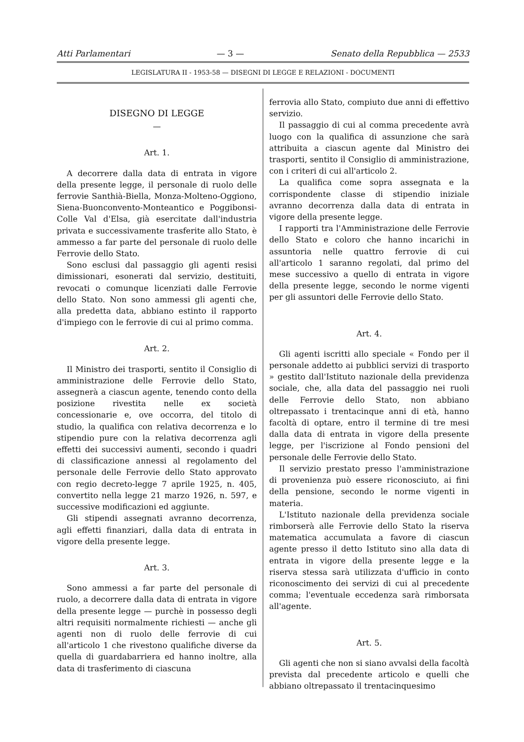Atti Parlamentari — 3 — Senato della Repubblica — 2533
LEGISLATURA II - 1953-58 — DISEGNI DI LEGGE E RELAZIONI - DOCUMENTI
DISEGNO DI LEGGE
—
Art. 1.
A decorrere dalla data di entrata in vigore della presente legge, il personale di ruolo delle ferrovie Santhià-Biella, Monza-Molteno-Oggiono, Siena-Buonconvento-Monteantico e Poggibonsi-Colle Val d'Elsa, già esercitate dall'industria privata e successivamente trasferite allo Stato, è ammesso a far parte del personale di ruolo delle Ferrovie dello Stato.
Sono esclusi dal passaggio gli agenti resisi dimissionari, esonerati dal servizio, destituiti, revocati o comunque licenziati dalle Ferrovie dello Stato. Non sono ammessi gli agenti che, alla predetta data, abbiano estinto il rapporto d'impiego con le ferrovie di cui al primo comma.
Art. 2.
Il Ministro dei trasporti, sentito il Consiglio di amministrazione delle Ferrovie dello Stato, assegnerà a ciascun agente, tenendo conto della posizione rivestita nelle ex società concessionarie e, ove occorra, del titolo di studio, la qualifica con relativa decorrenza e lo stipendio pure con la relativa decorrenza agli effetti dei successivi aumenti, secondo i quadri di classificazione annessi al regolamento del personale delle Ferrovie dello Stato approvato con regio decreto-legge 7 aprile 1925, n. 405, convertito nella legge 21 marzo 1926, n. 597, e successive modificazioni ed aggiunte.
Gli stipendi assegnati avranno decorrenza, agli effetti finanziari, dalla data di entrata in vigore della presente legge.
Art. 3.
Sono ammessi a far parte del personale di ruolo, a decorrere dalla data di entrata in vigore della presente legge — purchè in possesso degli altri requisiti normalmente richiesti — anche gli agenti non di ruolo delle ferrovie di cui all'articolo 1 che rivestono qualifiche diverse da quella di guardabarriera ed hanno inoltre, alla data di trasferimento di ciascuna
ferrovia allo Stato, compiuto due anni di effettivo servizio.
Il passaggio di cui al comma precedente avrà luogo con la qualifica di assunzione che sarà attribuita a ciascun agente dal Ministro dei trasporti, sentito il Consiglio di amministrazione, con i criteri di cui all'articolo 2.
La qualifica come sopra assegnata e la corrispondente classe di stipendio iniziale avranno decorrenza dalla data di entrata in vigore della presente legge.
I rapporti tra l'Amministrazione delle Ferrovie dello Stato e coloro che hanno incarichi in assuntoria nelle quattro ferrovie di cui all'articolo 1 saranno regolati, dal primo del mese successivo a quello di entrata in vigore della presente legge, secondo le norme vigenti per gli assuntori delle Ferrovie dello Stato.
Art. 4.
Gli agenti iscritti allo speciale « Fondo per il personale addetto ai pubblici servizi di trasporto » gestito dall'Istituto nazionale della previdenza sociale, che, alla data del passaggio nei ruoli delle Ferrovie dello Stato, non abbiano oltrepassato i trentacinque anni di età, hanno facoltà di optare, entro il termine di tre mesi dalla data di entrata in vigore della presente legge, per l'iscrizione al Fondo pensioni del personale delle Ferrovie dello Stato.
Il servizio prestato presso l'amministrazione di provenienza può essere riconosciuto, ai fini della pensione, secondo le norme vigenti in materia.
L'Istituto nazionale della previdenza sociale rimborserà alle Ferrovie dello Stato la riserva matematica accumulata a favore di ciascun agente presso il detto Istituto sino alla data di entrata in vigore della presente legge e la riserva stessa sarà utilizzata d'ufficio in conto riconoscimento dei servizi di cui al precedente comma; l'eventuale eccedenza sarà rimborsata all'agente.
Art. 5.
Gli agenti che non si siano avvalsi della facoltà prevista dal precedente articolo e quelli che abbiano oltrepassato il trentacinquesimo